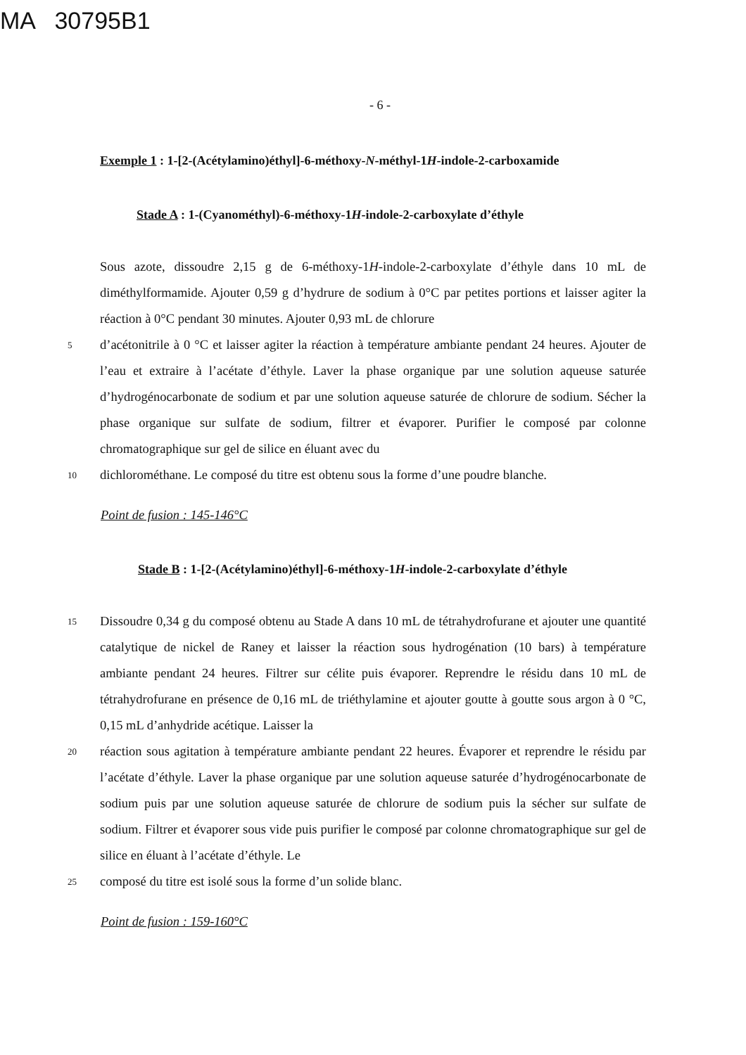MA 30795B1
- 6 -
Exemple 1 : 1-[2-(Acétylamino)éthyl]-6-méthoxy-N-méthyl-1H-indole-2-carboxamide
Stade A : 1-(Cyanométhyl)-6-méthoxy-1H-indole-2-carboxylate d’éthyle
Sous azote, dissoudre 2,15 g de 6-méthoxy-1H-indole-2-carboxylate d’éthyle dans 10 mL de diméthylformamide. Ajouter 0,59 g d’hydrure de sodium à 0°C par petites portions et laisser agiter la réaction à 0°C pendant 30 minutes. Ajouter 0,93 mL de chlorure
5 d’acétonitrile à 0 °C et laisser agiter la réaction à température ambiante pendant 24 heures. Ajouter de l’eau et extraire à l’acétate d’éthyle. Laver la phase organique par une solution aqueuse saturée d’hydrogénocarbonate de sodium et par une solution aqueuse saturée de chlorure de sodium. Sécher la phase organique sur sulfate de sodium, filtrer et évaporer. Purifier le composé par colonne chromatographique sur gel de silice en éluant avec du
10 dichlorométhane. Le composé du titre est obtenu sous la forme d’une poudre blanche.
Point de fusion : 145-146°C
Stade B : 1-[2-(Acétylamino)éthyl]-6-méthoxy-1H-indole-2-carboxylate d’éthyle
15 Dissoudre 0,34 g du composé obtenu au Stade A dans 10 mL de tétrahydrofurane et ajouter une quantité catalytique de nickel de Raney et laisser la réaction sous hydrogénation (10 bars) à température ambiante pendant 24 heures. Filtrer sur célite puis évaporer. Reprendre le résidu dans 10 mL de tétrahydrofurane en présence de 0,16 mL de triéthylamine et ajouter goutte à goutte sous argon à 0 °C, 0,15 mL d’anhydride acétique. Laisser la
20 réaction sous agitation à température ambiante pendant 22 heures. Évaporer et reprendre le résidu par l’acétate d’éthyle. Laver la phase organique par une solution aqueuse saturée d’hydrogénocarbonate de sodium puis par une solution aqueuse saturée de chlorure de sodium puis la sécher sur sulfate de sodium. Filtrer et évaporer sous vide puis purifier le composé par colonne chromatographique sur gel de silice en éluant à l’acétate d’éthyle. Le
25 composé du titre est isolé sous la forme d’un solide blanc.
Point de fusion : 159-160°C